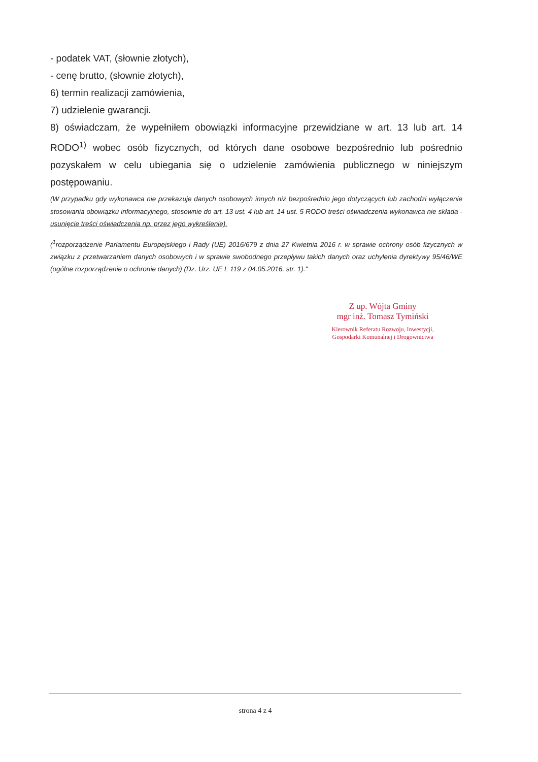- podatek VAT, (słownie złotych),
- cenę brutto, (słownie złotych),
6) termin realizacji zamówienia,
7) udzielenie gwarancji.
8) oświadczam, że wypełniłem obowiązki informacyjne przewidziane w art. 13 lub art. 14 RODO<sup>1)</sup> wobec osób fizycznych, od których dane osobowe bezpośrednio lub pośrednio pozyskałem w celu ubiegania się o udzielenie zamówienia publicznego w niniejszym postępowaniu.
(W przypadku gdy wykonawca nie przekazuje danych osobowych innych niż bezpośrednio jego dotyczących lub zachodzi wyłączenie stosowania obowiązku informacyjnego, stosownie do art. 13 ust. 4 lub art. 14 ust. 5 RODO treści oświadczenia wykonawca nie składa - usunięcie treści oświadczenia np. przez jego wykreślenie).
(<sup>1</sup>rozporządzenie Parlamentu Europejskiego i Rady (UE) 2016/679 z dnia 27 Kwietnia 2016 r. w sprawie ochrony osób fizycznych w związku z przetwarzaniem danych osobowych i w sprawie swobodnego przepływu takich danych oraz uchylenia dyrektywy 95/46/WE (ogólne rozporządzenie o ochronie danych) (Dz. Urz. UE L 119 z 04.05.2016, str. 1)."
Z up. Wójta Gminy
mgr inż. Tomasz Tymiński
Kierownik Referatu Rozwoju, Inwestycji,
Gospodarki Komunalnej i Drogownictwa
strona 4 z 4